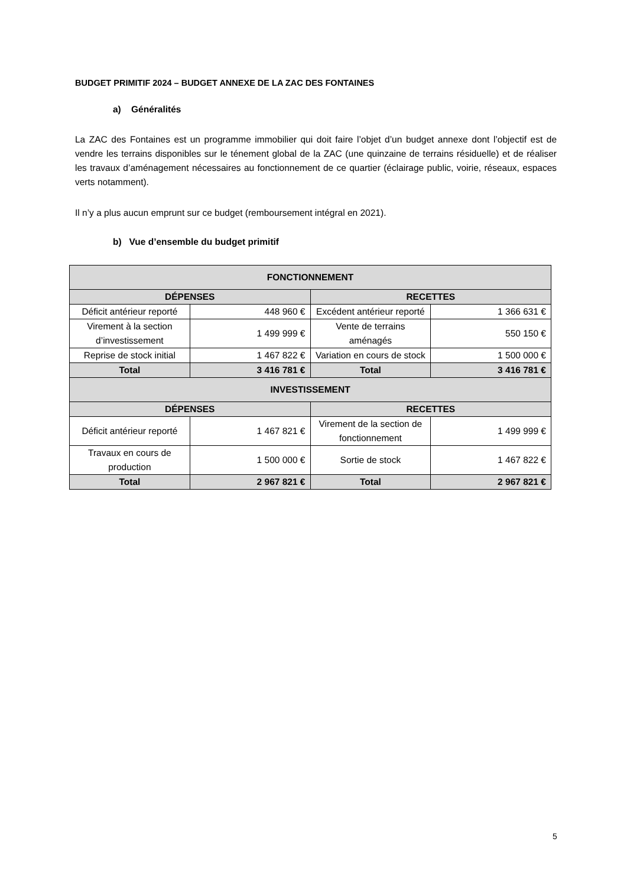BUDGET PRIMITIF 2024 – BUDGET ANNEXE DE LA ZAC DES FONTAINES
a) Généralités
La ZAC des Fontaines est un programme immobilier qui doit faire l’objet d’un budget annexe dont l’objectif est de vendre les terrains disponibles sur le ténement global de la ZAC (une quinzaine de terrains résiduelle) et de réaliser les travaux d’aménagement nécessaires au fonctionnement de ce quartier (éclairage public, voirie, réseaux, espaces verts notamment).
Il n’y a plus aucun emprunt sur ce budget (remboursement intégral en 2021).
b) Vue d’ensemble du budget primitif
| FONCTIONNEMENT | | | |
| --- | --- | --- | --- |
| DÉPENSES | | RECETTES | |
| Déficit antérieur reporté | 448 960 € | Excédent antérieur reporté | 1 366 631 € |
| Virement à la section d’investissement | 1 499 999 € | Vente de terrains aménagés | 550 150 € |
| Reprise de stock initial | 1 467 822 € | Variation en cours de stock | 1 500 000 € |
| Total | 3 416 781 € | Total | 3 416 781 € |
| INVESTISSEMENT | | | |
| DÉPENSES | | RECETTES | |
| Déficit antérieur reporté | 1 467 821 € | Virement de la section de fonctionnement | 1 499 999 € |
| Travaux en cours de production | 1 500 000 € | Sortie de stock | 1 467 822 € |
| Total | 2 967 821 € | Total | 2 967 821 € |
5